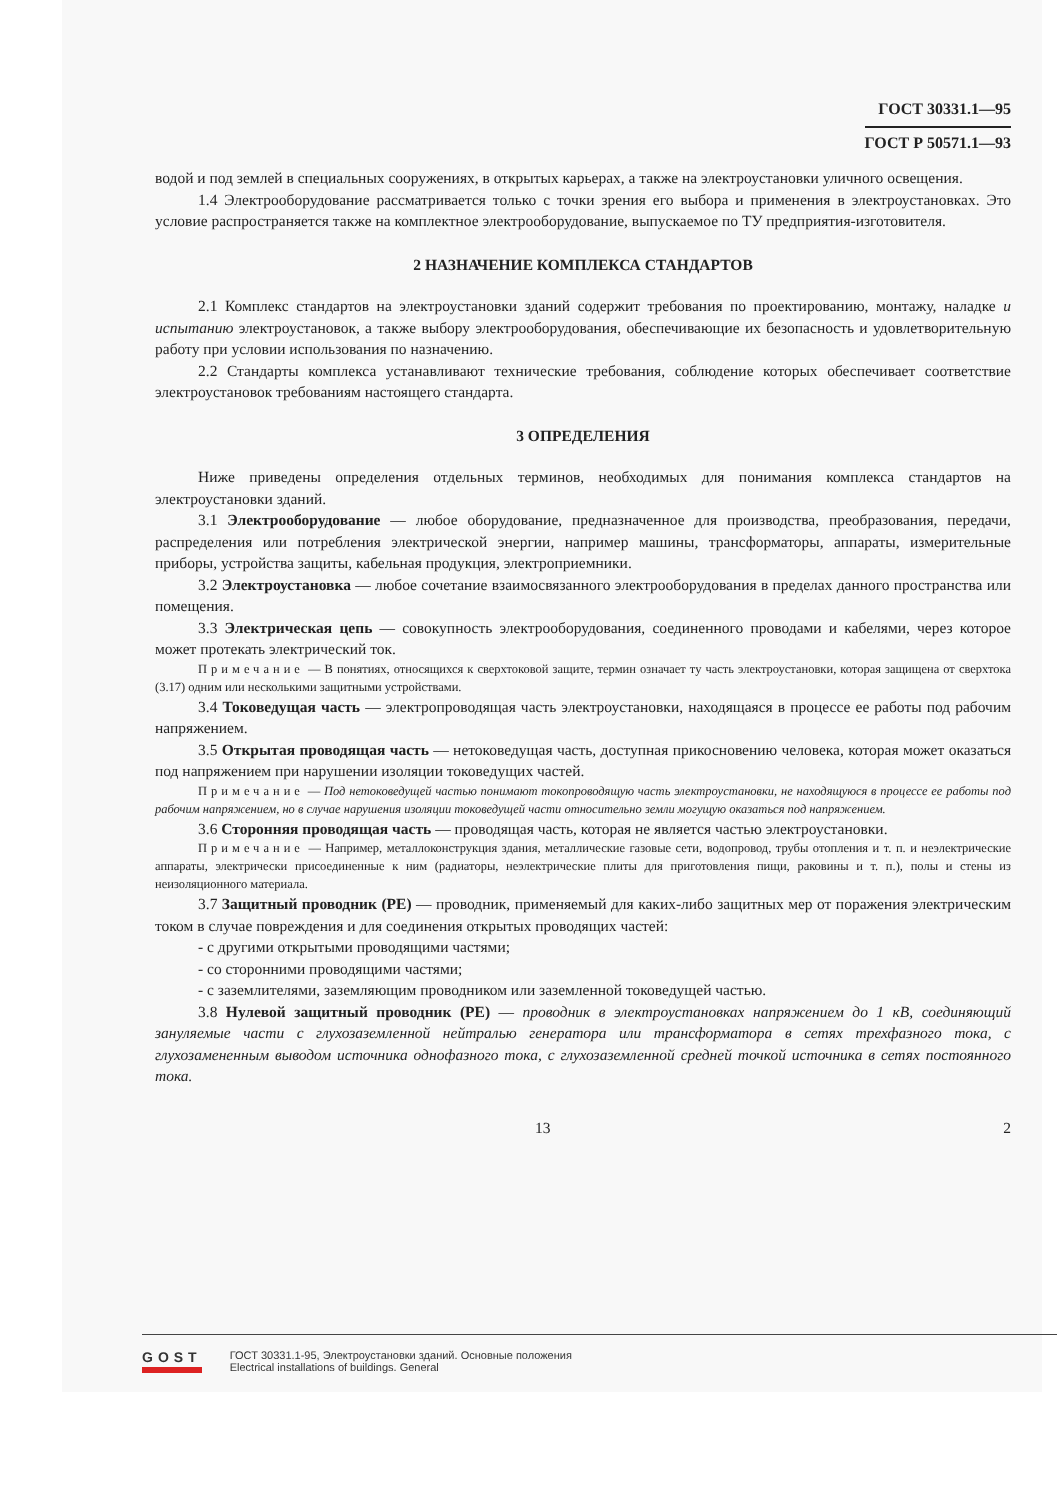ГОСТ 30331.1—95
ГОСТ Р 50571.1—93
водой и под землей в специальных сооружениях, в открытых карьерах, а также на электроустановки уличного освещения.
1.4 Электрооборудование рассматривается только с точки зрения его выбора и применения в электроустановках. Это условие распространяется также на комплектное электрооборудование, выпускаемое по ТУ предприятия-изготовителя.
2 НАЗНАЧЕНИЕ КОМПЛЕКСА СТАНДАРТОВ
2.1 Комплекс стандартов на электроустановки зданий содержит требования по проектированию, монтажу, наладке и испытанию электроустановок, а также выбору электрооборудования, обеспечивающие их безопасность и удовлетворительную работу при условии использования по назначению.
2.2 Стандарты комплекса устанавливают технические требования, соблюдение которых обеспечивает соответствие электроустановок требованиям настоящего стандарта.
3 ОПРЕДЕЛЕНИЯ
Ниже приведены определения отдельных терминов, необходимых для понимания комплекса стандартов на электроустановки зданий.
3.1 Электрооборудование — любое оборудование, предназначенное для производства, преобразования, передачи, распределения или потребления электрической энергии, например машины, трансформаторы, аппараты, измерительные приборы, устройства защиты, кабельная продукция, электроприемники.
3.2 Электроустановка — любое сочетание взаимосвязанного электрооборудования в пределах данного пространства или помещения.
3.3 Электрическая цепь — совокупность электрооборудования, соединенного проводами и кабелями, через которое может протекать электрический ток.
Примечание — В понятиях, относящихся к сверхтоковой защите, термин означает ту часть электроустановки, которая защищена от сверхтока (3.17) одним или несколькими защитными устройствами.
3.4 Токоведущая часть — электропроводящая часть электроустановки, находящаяся в процессе ее работы под рабочим напряжением.
3.5 Открытая проводящая часть — нетоковедущая часть, доступная прикосновению человека, которая может оказаться под напряжением при нарушении изоляции токоведущих частей.
Примечание — Под нетоковедущей частью понимают токопроводящую часть электроустановки, не находящуюся в процессе ее работы под рабочим напряжением, но в случае нарушения изоляции токоведущей части относительно земли могущую оказаться под напряжением.
3.6 Сторонняя проводящая часть — проводящая часть, которая не является частью электроустановки.
Примечание — Например, металлоконструкция здания, металлические газовые сети, водопровод, трубы отопления и т. п. и неэлектрические аппараты, электрически присоединенные к ним (радиаторы, неэлектрические плиты для приготовления пищи, раковины и т. п.), полы и стены из неизоляционного материала.
3.7 Защитный проводник (РЕ) — проводник, применяемый для каких-либо защитных мер от поражения электрическим током в случае повреждения и для соединения открытых проводящих частей:
- с другими открытыми проводящими частями;
- со сторонними проводящими частями;
- с заземлителями, заземляющим проводником или заземленной токоведущей частью.
3.8 Нулевой защитный проводник (РЕ) — проводник в электроустановках напряжением до 1 кВ, соединяющий зануляемые части с глухозаземленной нейтралью генератора или трансформатора в сетях трехфазного тока, с глухозамененным выводом источника однофазного тока, с глухозаземленной средней точкой источника в сетях постоянного тока.
13 2
GOST
ГОСТ 30331.1-95, Электроустановки зданий. Основные положения
Electrical installations of buildings. General